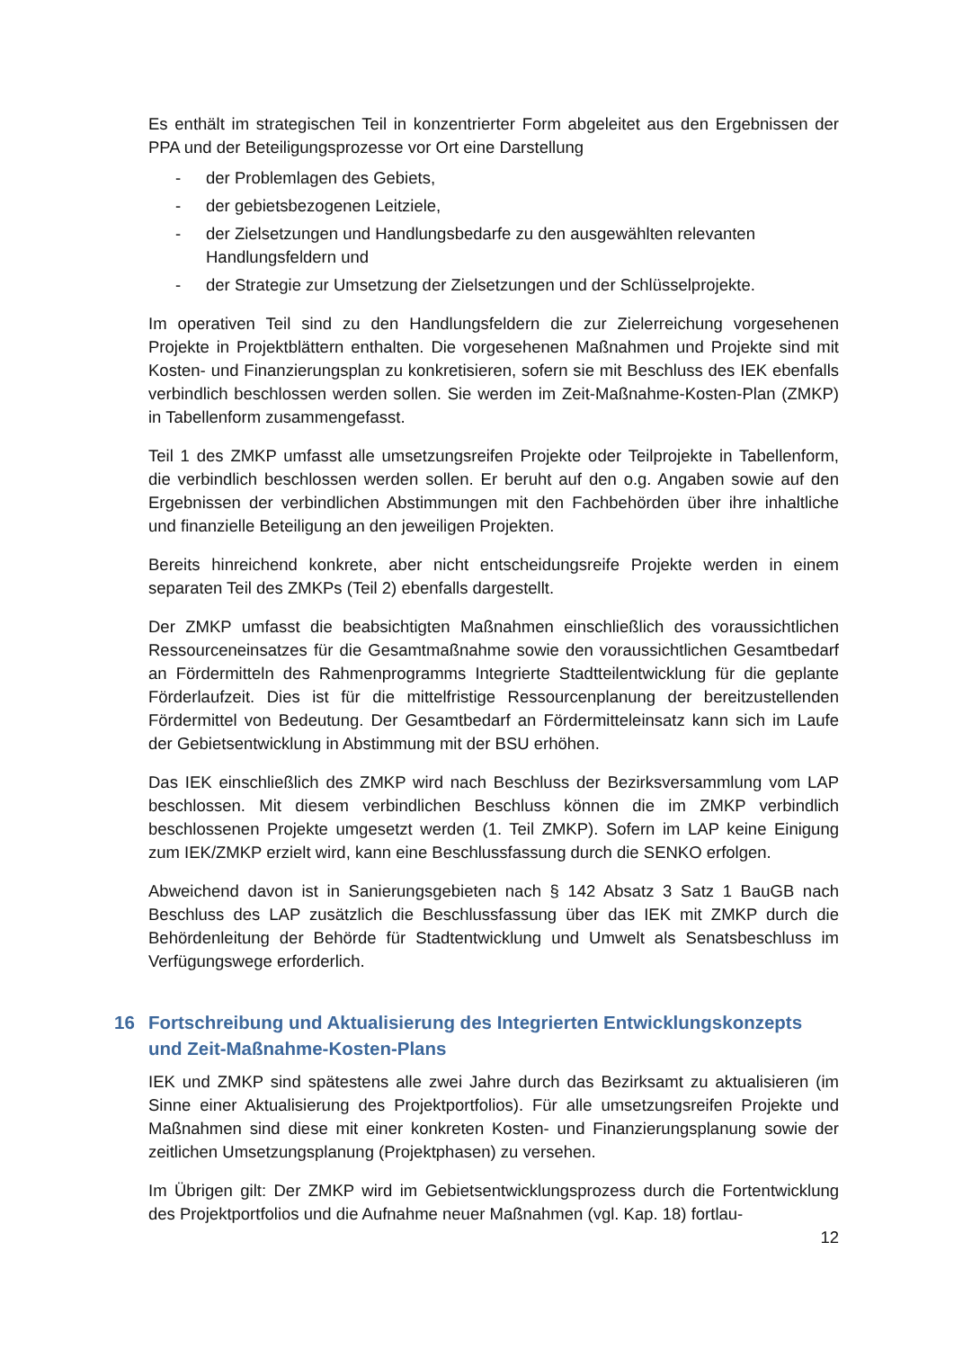Es enthält im strategischen Teil in konzentrierter Form abgeleitet aus den Ergebnissen der PPA und der Beteiligungsprozesse vor Ort eine Darstellung
- der Problemlagen des Gebiets,
- der gebietsbezogenen Leitziele,
- der Zielsetzungen und Handlungsbedarfe zu den ausgewählten relevanten Handlungsfeldern und
- der Strategie zur Umsetzung der Zielsetzungen und der Schlüsselprojekte.
Im operativen Teil sind zu den Handlungsfeldern die zur Zielerreichung vorgesehenen Projekte in Projektblättern enthalten. Die vorgesehenen Maßnahmen und Projekte sind mit Kosten- und Finanzierungsplan zu konkretisieren, sofern sie mit Beschluss des IEK ebenfalls verbindlich beschlossen werden sollen. Sie werden im Zeit-Maßnahme-Kosten-Plan (ZMKP) in Tabellenform zusammengefasst.
Teil 1 des ZMKP umfasst alle umsetzungsreifen Projekte oder Teilprojekte in Tabellenform, die verbindlich beschlossen werden sollen. Er beruht auf den o.g. Angaben sowie auf den Ergebnissen der verbindlichen Abstimmungen mit den Fachbehörden über ihre inhaltliche und finanzielle Beteiligung an den jeweiligen Projekten.
Bereits hinreichend konkrete, aber nicht entscheidungsreife Projekte werden in einem separaten Teil des ZMKPs (Teil 2) ebenfalls dargestellt.
Der ZMKP umfasst die beabsichtigten Maßnahmen einschließlich des voraussichtlichen Ressourceneinsatzes für die Gesamtmaßnahme sowie den voraussichtlichen Gesamtbedarf an Fördermitteln des Rahmenprogramms Integrierte Stadtteilentwicklung für die geplante Förderlaufzeit. Dies ist für die mittelfristige Ressourcenplanung der bereitzustellenden Fördermittel von Bedeutung. Der Gesamtbedarf an Fördermitteleinsatz kann sich im Laufe der Gebietsentwicklung in Abstimmung mit der BSU erhöhen.
Das IEK einschließlich des ZMKP wird nach Beschluss der Bezirksversammlung vom LAP beschlossen. Mit diesem verbindlichen Beschluss können die im ZMKP verbindlich beschlossenen Projekte umgesetzt werden (1. Teil ZMKP). Sofern im LAP keine Einigung zum IEK/ZMKP erzielt wird, kann eine Beschlussfassung durch die SENKO erfolgen.
Abweichend davon ist in Sanierungsgebieten nach § 142 Absatz 3 Satz 1 BauGB nach Beschluss des LAP zusätzlich die Beschlussfassung über das IEK mit ZMKP durch die Behördenleitung der Behörde für Stadtentwicklung und Umwelt als Senatsbeschluss im Verfügungswege erforderlich.
16 Fortschreibung und Aktualisierung des Integrierten Entwicklungskonzepts und Zeit-Maßnahme-Kosten-Plans
IEK und ZMKP sind spätestens alle zwei Jahre durch das Bezirksamt zu aktualisieren (im Sinne einer Aktualisierung des Projektportfolios). Für alle umsetzungsreifen Projekte und Maßnahmen sind diese mit einer konkreten Kosten- und Finanzierungsplanung sowie der zeitlichen Umsetzungsplanung (Projektphasen) zu versehen.
Im Übrigen gilt: Der ZMKP wird im Gebietsentwicklungsprozess durch die Fortentwicklung des Projektportfolios und die Aufnahme neuer Maßnahmen (vgl. Kap. 18) fortlau-
12